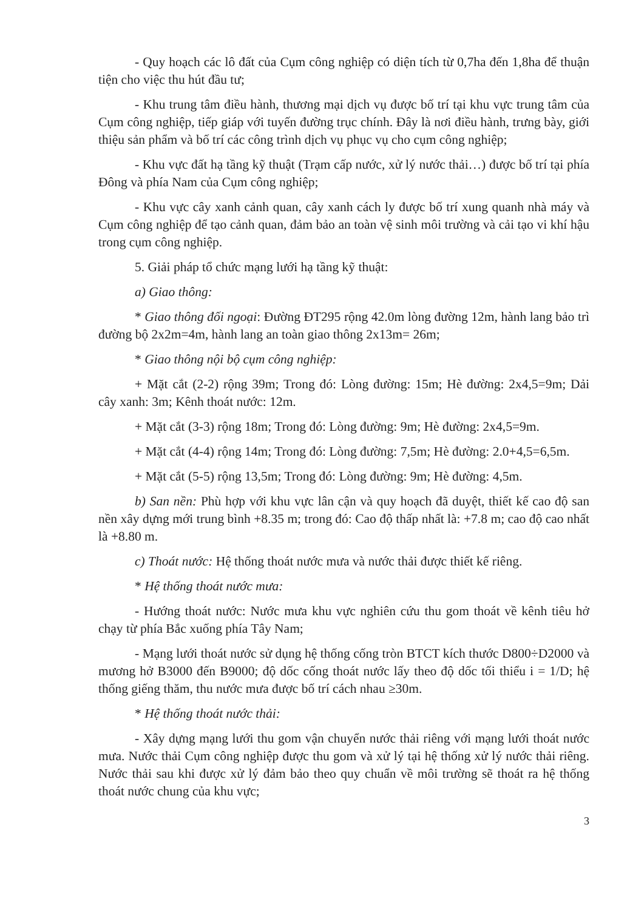- Quy hoạch các lô đất của Cụm công nghiệp có diện tích từ 0,7ha đến 1,8ha để thuận tiện cho việc thu hút đầu tư;
- Khu trung tâm điều hành, thương mại dịch vụ được bố trí tại khu vực trung tâm của Cụm công nghiệp, tiếp giáp với tuyến đường trục chính. Đây là nơi điều hành, trưng bày, giới thiệu sản phẩm và bố trí các công trình dịch vụ phục vụ cho cụm công nghiệp;
- Khu vực đất hạ tầng kỹ thuật (Trạm cấp nước, xử lý nước thải…) được bố trí tại phía Đông và phía Nam của Cụm công nghiệp;
- Khu vực cây xanh cảnh quan, cây xanh cách ly được bố trí xung quanh nhà máy và Cụm công nghiệp để tạo cảnh quan, đảm bảo an toàn vệ sinh môi trường và cải tạo vi khí hậu trong cụm công nghiệp.
5. Giải pháp tổ chức mạng lưới hạ tầng kỹ thuật:
a) Giao thông:
* Giao thông đối ngoại: Đường ĐT295 rộng 42.0m lòng đường 12m, hành lang bảo trì đường bộ 2x2m=4m, hành lang an toàn giao thông 2x13m= 26m;
* Giao thông nội bộ cụm công nghiệp:
+ Mặt cắt (2-2) rộng 39m; Trong đó: Lòng đường: 15m; Hè đường: 2x4,5=9m; Dải cây xanh: 3m; Kênh thoát nước: 12m.
+ Mặt cắt (3-3) rộng 18m; Trong đó: Lòng đường: 9m; Hè đường: 2x4,5=9m.
+ Mặt cắt (4-4) rộng 14m; Trong đó: Lòng đường: 7,5m; Hè đường: 2.0+4,5=6,5m.
+ Mặt cắt (5-5) rộng 13,5m; Trong đó: Lòng đường: 9m; Hè đường: 4,5m.
b) San nền: Phù hợp với khu vực lân cận và quy hoạch đã duyệt, thiết kế cao độ san nền xây dựng mới trung bình +8.35 m; trong đó: Cao độ thấp nhất là: +7.8 m; cao độ cao nhất là +8.80 m.
c) Thoát nước: Hệ thống thoát nước mưa và nước thải được thiết kế riêng.
* Hệ thống thoát nước mưa:
- Hướng thoát nước: Nước mưa khu vực nghiên cứu thu gom thoát về kênh tiêu hở chạy từ phía Bắc xuống phía Tây Nam;
- Mạng lưới thoát nước sử dụng hệ thống cống tròn BTCT kích thước D800÷D2000 và mương hở B3000 đến B9000; độ dốc cống thoát nước lấy theo độ dốc tối thiểu i = 1/D; hệ thống giếng thăm, thu nước mưa được bố trí cách nhau ≥30m.
* Hệ thống thoát nước thải:
- Xây dựng mạng lưới thu gom vận chuyển nước thải riêng với mạng lưới thoát nước mưa. Nước thải Cụm công nghiệp được thu gom và xử lý tại hệ thống xử lý nước thải riêng. Nước thải sau khi được xử lý đảm bảo theo quy chuẩn về môi trường sẽ thoát ra hệ thống thoát nước chung của khu vực;
3